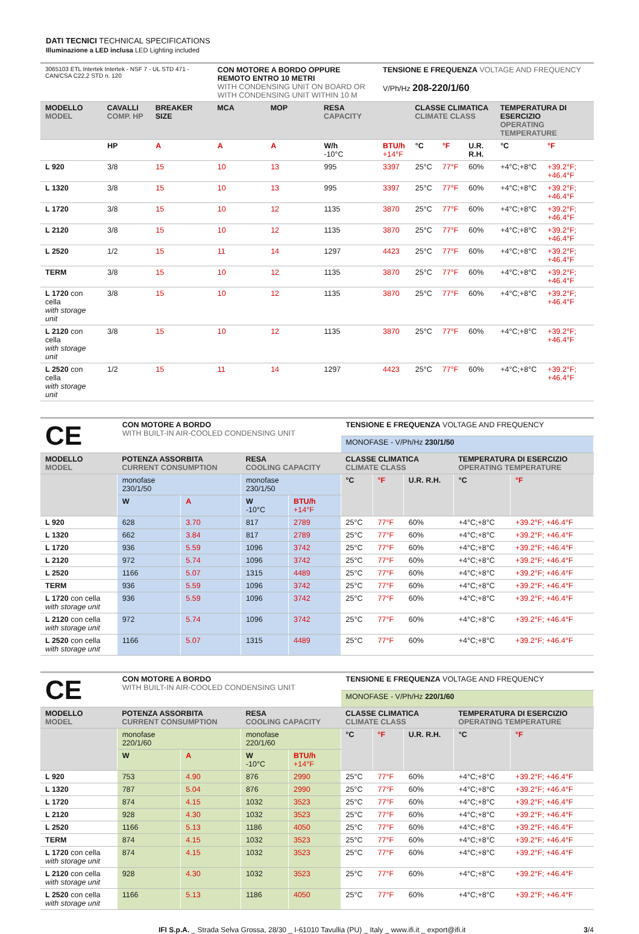DATI TECNICI TECHNICAL SPECIFICATIONS
Illuminazione a LED inclusa LED Lighting included
| 3065103 ETL Intertek Intertek - NSF 7 - UL STD 471 - CAN/CSA C22.2 STD n. 120 | | | CON MOTORE A BORDO OPPURE REMOTO ENTRO 10 METRI WITH CONDENSING UNIT ON BOARD OR WITH CONDENSING UNIT WITHIN 10 M | | | TENSIONE E FREQUENZA VOLTAGE AND FREQUENCY V/Ph/Hz 208-220/1/60 | | | | | |
| MODELLO MODEL | CAVALLI COMP. HP | BREAKER SIZE | MCA | MOP | RESA CAPACITY | | CLASSE CLIMATICA CLIMATE CLASS | | | TEMPERATURA DI ESERCIZIO OPERATING TEMPERATURE | |
| | HP | A | A | A | W/h -10°C | BTU/h +14°F | °C | °F | U.R. R.H. | °C | °F |
| L 920 | 3/8 | 15 | 10 | 13 | 995 | 3397 | 25°C | 77°F | 60% | +4°C;+8°C | +39.2°F; +46.4°F |
| L 1320 | 3/8 | 15 | 10 | 13 | 995 | 3397 | 25°C | 77°F | 60% | +4°C;+8°C | +39.2°F; +46.4°F |
| L 1720 | 3/8 | 15 | 10 | 12 | 1135 | 3870 | 25°C | 77°F | 60% | +4°C;+8°C | +39.2°F; +46.4°F |
| L 2120 | 3/8 | 15 | 10 | 12 | 1135 | 3870 | 25°C | 77°F | 60% | +4°C;+8°C | +39.2°F; +46.4°F |
| L 2520 | 1/2 | 15 | 11 | 14 | 1297 | 4423 | 25°C | 77°F | 60% | +4°C;+8°C | +39.2°F; +46.4°F |
| TERM | 3/8 | 15 | 10 | 12 | 1135 | 3870 | 25°C | 77°F | 60% | +4°C;+8°C | +39.2°F; +46.4°F |
| L 1720 con cella with storage unit | 3/8 | 15 | 10 | 12 | 1135 | 3870 | 25°C | 77°F | 60% | +4°C;+8°C | +39.2°F; +46.4°F |
| L 2120 con cella with storage unit | 3/8 | 15 | 10 | 12 | 1135 | 3870 | 25°C | 77°F | 60% | +4°C;+8°C | +39.2°F; +46.4°F |
| L 2520 con cella with storage unit | 1/2 | 15 | 11 | 14 | 1297 | 4423 | 25°C | 77°F | 60% | +4°C;+8°C | +39.2°F; +46.4°F |
| CE | CON MOTORE A BORDO WITH BUILT-IN AIR-COOLED CONDENSING UNIT | | | | TENSIONE E FREQUENZA VOLTAGE AND FREQUENCY | | | | |
| | | | | | MONOFASE - V/Ph/Hz 230/1/50 | | | | |
| MODELLO MODEL | POTENZA ASSORBITA CURRENT CONSUMPTION | | RESA COOLING CAPACITY | | CLASSE CLIMATICA CLIMATE CLASS | | | TEMPERATURA DI ESERCIZIO OPERATING TEMPERATURE | |
| | monofase 230/1/50 | | monofase 230/1/50 | | °C | °F | U.R. R.H. | °C | °F |
| | W | A | W -10°C | BTU/h +14°F | | | | | |
| L 920 | 628 | 3.70 | 817 | 2789 | 25°C | 77°F | 60% | +4°C;+8°C | +39.2°F; +46.4°F |
| L 1320 | 662 | 3.84 | 817 | 2789 | 25°C | 77°F | 60% | +4°C;+8°C | +39.2°F; +46.4°F |
| L 1720 | 936 | 5.59 | 1096 | 3742 | 25°C | 77°F | 60% | +4°C;+8°C | +39.2°F; +46.4°F |
| L 2120 | 972 | 5.74 | 1096 | 3742 | 25°C | 77°F | 60% | +4°C;+8°C | +39.2°F; +46.4°F |
| L 2520 | 1166 | 5.07 | 1315 | 4489 | 25°C | 77°F | 60% | +4°C;+8°C | +39.2°F; +46.4°F |
| TERM | 936 | 5.59 | 1096 | 3742 | 25°C | 77°F | 60% | +4°C;+8°C | +39.2°F; +46.4°F |
| L 1720 con cella with storage unit | 936 | 5.59 | 1096 | 3742 | 25°C | 77°F | 60% | +4°C;+8°C | +39.2°F; +46.4°F |
| L 2120 con cella with storage unit | 972 | 5.74 | 1096 | 3742 | 25°C | 77°F | 60% | +4°C;+8°C | +39.2°F; +46.4°F |
| L 2520 con cella with storage unit | 1166 | 5.07 | 1315 | 4489 | 25°C | 77°F | 60% | +4°C;+8°C | +39.2°F; +46.4°F |
| CE | CON MOTORE A BORDO WITH BUILT-IN AIR-COOLED CONDENSING UNIT | | | | TENSIONE E FREQUENZA VOLTAGE AND FREQUENCY | | | | |
| | | | | | MONOFASE - V/Ph/Hz 220/1/60 | | | | |
| MODELLO MODEL | POTENZA ASSORBITA CURRENT CONSUMPTION | | RESA COOLING CAPACITY | | CLASSE CLIMATICA CLIMATE CLASS | | | TEMPERATURA DI ESERCIZIO OPERATING TEMPERATURE | |
| | monofase 220/1/60 | | monofase 220/1/60 | | °C | °F | U.R. R.H. | °C | °F |
| | W | A | W -10°C | BTU/h +14°F | | | | | |
| L 920 | 753 | 4.90 | 876 | 2990 | 25°C | 77°F | 60% | +4°C;+8°C | +39.2°F; +46.4°F |
| L 1320 | 787 | 5.04 | 876 | 2990 | 25°C | 77°F | 60% | +4°C;+8°C | +39.2°F; +46.4°F |
| L 1720 | 874 | 4.15 | 1032 | 3523 | 25°C | 77°F | 60% | +4°C;+8°C | +39.2°F; +46.4°F |
| L 2120 | 928 | 4.30 | 1032 | 3523 | 25°C | 77°F | 60% | +4°C;+8°C | +39.2°F; +46.4°F |
| L 2520 | 1166 | 5.13 | 1186 | 4050 | 25°C | 77°F | 60% | +4°C;+8°C | +39.2°F; +46.4°F |
| TERM | 874 | 4.15 | 1032 | 3523 | 25°C | 77°F | 60% | +4°C;+8°C | +39.2°F; +46.4°F |
| L 1720 con cella with storage unit | 874 | 4.15 | 1032 | 3523 | 25°C | 77°F | 60% | +4°C;+8°C | +39.2°F; +46.4°F |
| L 2120 con cella with storage unit | 928 | 4.30 | 1032 | 3523 | 25°C | 77°F | 60% | +4°C;+8°C | +39.2°F; +46.4°F |
| L 2520 con cella with storage unit | 1166 | 5.13 | 1186 | 4050 | 25°C | 77°F | 60% | +4°C;+8°C | +39.2°F; +46.4°F |
IFI S.p.A. _ Strada Selva Grossa, 28/30 _ I-61010 Tavullia (PU) _ Italy _ www.ifi.it _ export@ifi.it 3/4